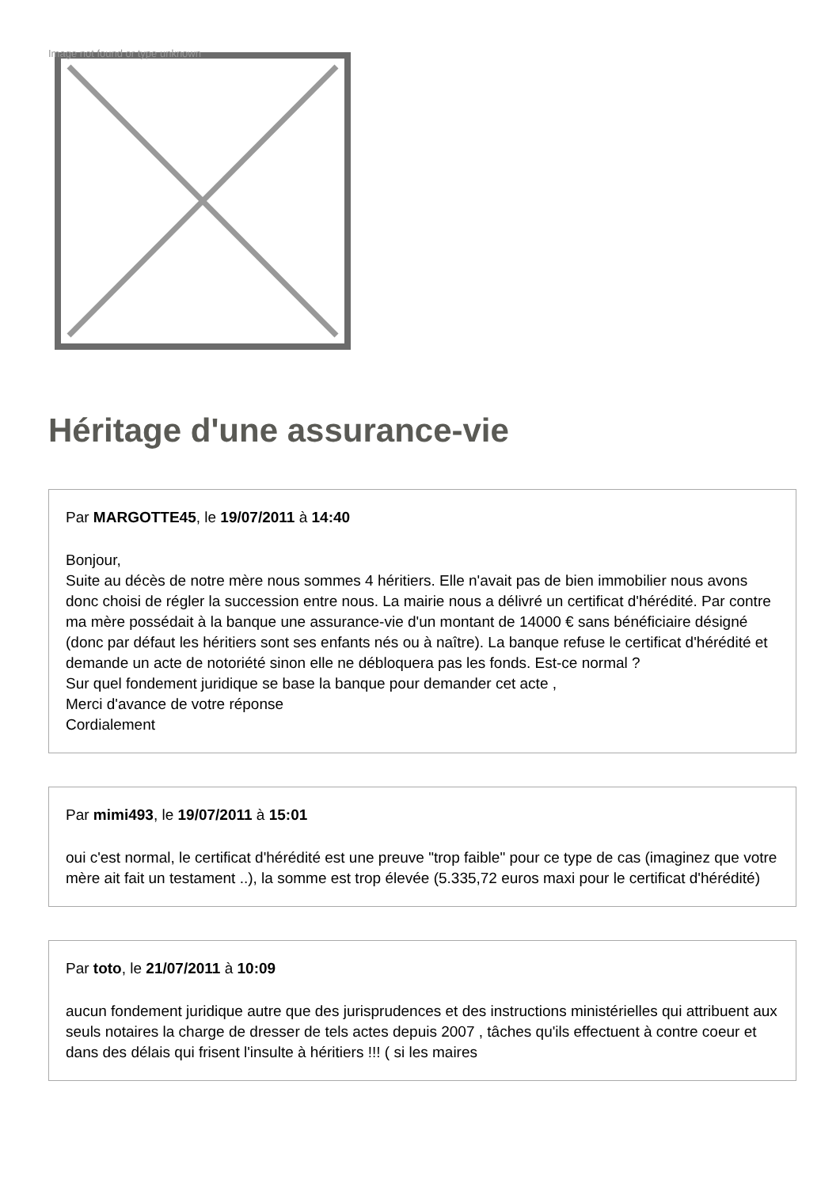Image not found or type unknown
Héritage d'une assurance-vie
Par MARGOTTE45, le 19/07/2011 à 14:40
Bonjour,
Suite au décès de notre mère nous sommes 4 héritiers. Elle n'avait pas de bien immobilier nous avons donc choisi de régler la succession entre nous. La mairie nous a délivré un certificat d'hérédité. Par contre ma mère possédait à la banque une assurance-vie d'un montant de 14000 € sans bénéficiaire désigné (donc par défaut les héritiers sont ses enfants nés ou à naître). La banque refuse le certificat d'hérédité et demande un acte de notoriété sinon elle ne débloquera pas les fonds. Est-ce normal ?
Sur quel fondement juridique se base la banque pour demander cet acte ,
Merci d'avance de votre réponse
Cordialement
Par mimi493, le 19/07/2011 à 15:01
oui c'est normal, le certificat d'hérédité est une preuve "trop faible" pour ce type de cas (imaginez que votre mère ait fait un testament ..), la somme est trop élevée (5.335,72 euros maxi pour le certificat d'hérédité)
Par toto, le 21/07/2011 à 10:09
aucun fondement juridique autre que des jurisprudences et des instructions ministérielles qui attribuent aux seuls notaires la charge de dresser de tels actes depuis 2007 , tâches qu'ils effectuent à contre coeur et dans des délais qui frisent l'insulte à héritiers !!! ( si les maires